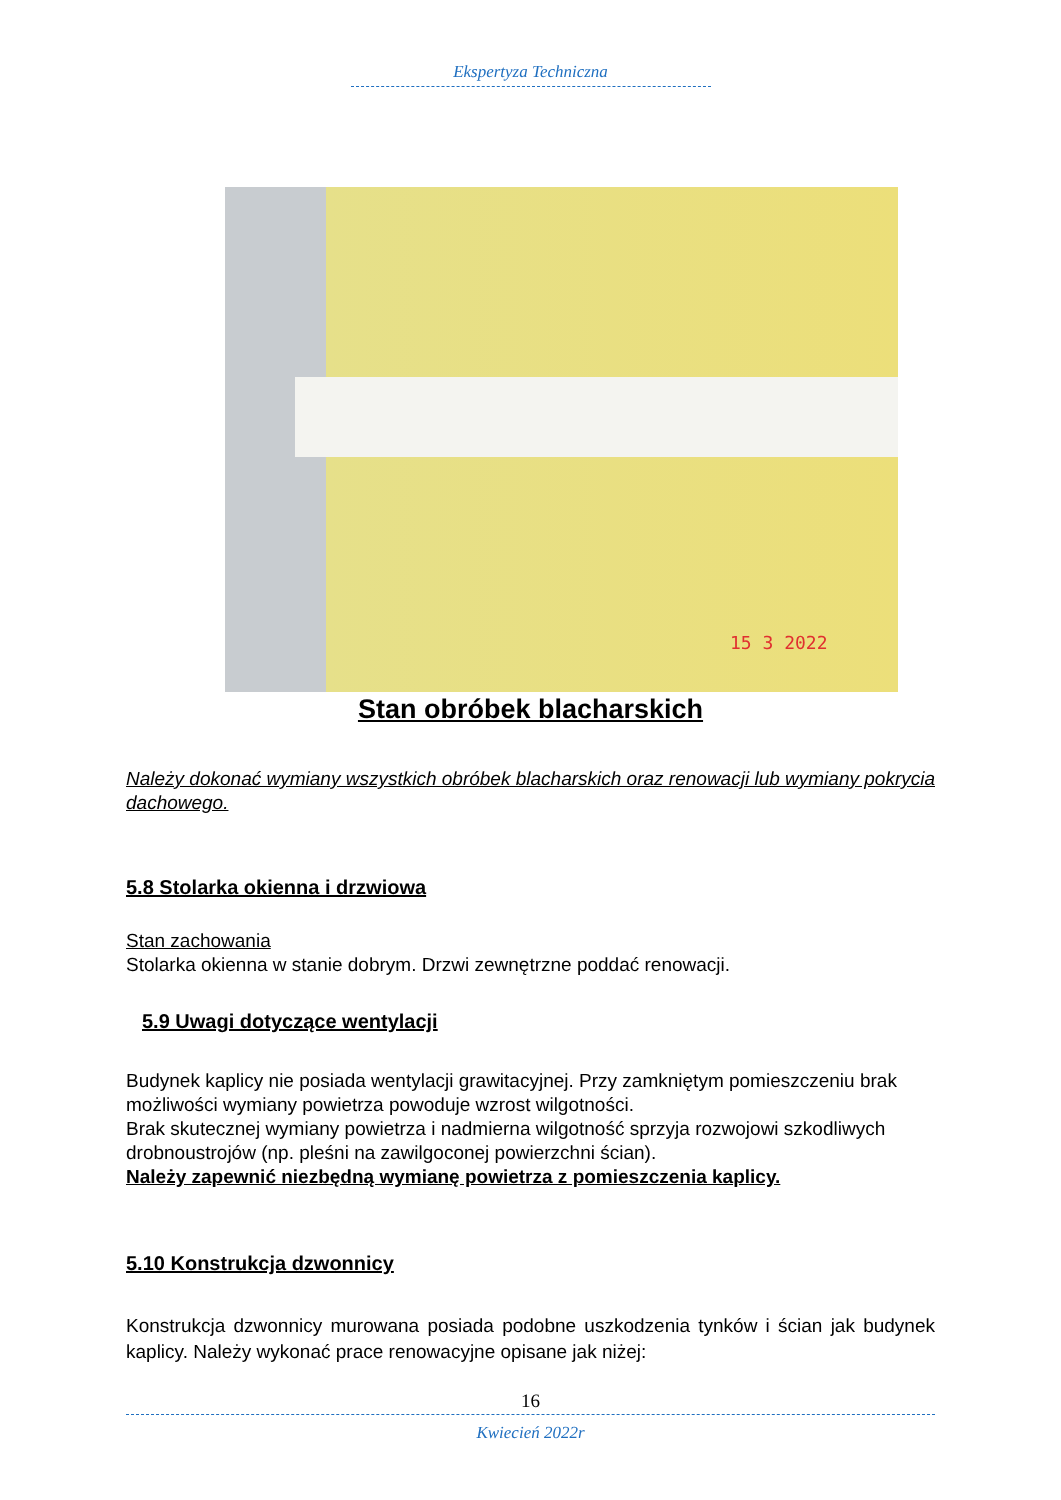Ekspertyza Techniczna
15 3 2022
Stan obróbek blacharskich
Należy dokonać wymiany wszystkich obróbek blacharskich oraz renowacji lub wymiany pokrycia dachowego.
5.8 Stolarka okienna i drzwiowa
Stan zachowania
Stolarka okienna w stanie dobrym. Drzwi zewnętrzne poddać renowacji.
5.9 Uwagi dotyczące wentylacji
Budynek kaplicy nie posiada wentylacji grawitacyjnej. Przy zamkniętym pomieszczeniu brak możliwości wymiany powietrza powoduje wzrost wilgotności.
Brak skutecznej wymiany powietrza i nadmierna wilgotność sprzyja rozwojowi szkodliwych drobnoustrojów (np. pleśni na zawilgoconej powierzchni ścian).
Należy zapewnić niezbędną wymianę powietrza z pomieszczenia kaplicy.
5.10 Konstrukcja dzwonnicy
Konstrukcja dzwonnicy murowana posiada podobne uszkodzenia tynków i ścian jak budynek kaplicy. Należy wykonać prace renowacyjne opisane jak niżej:
16
Kwiecień 2022r